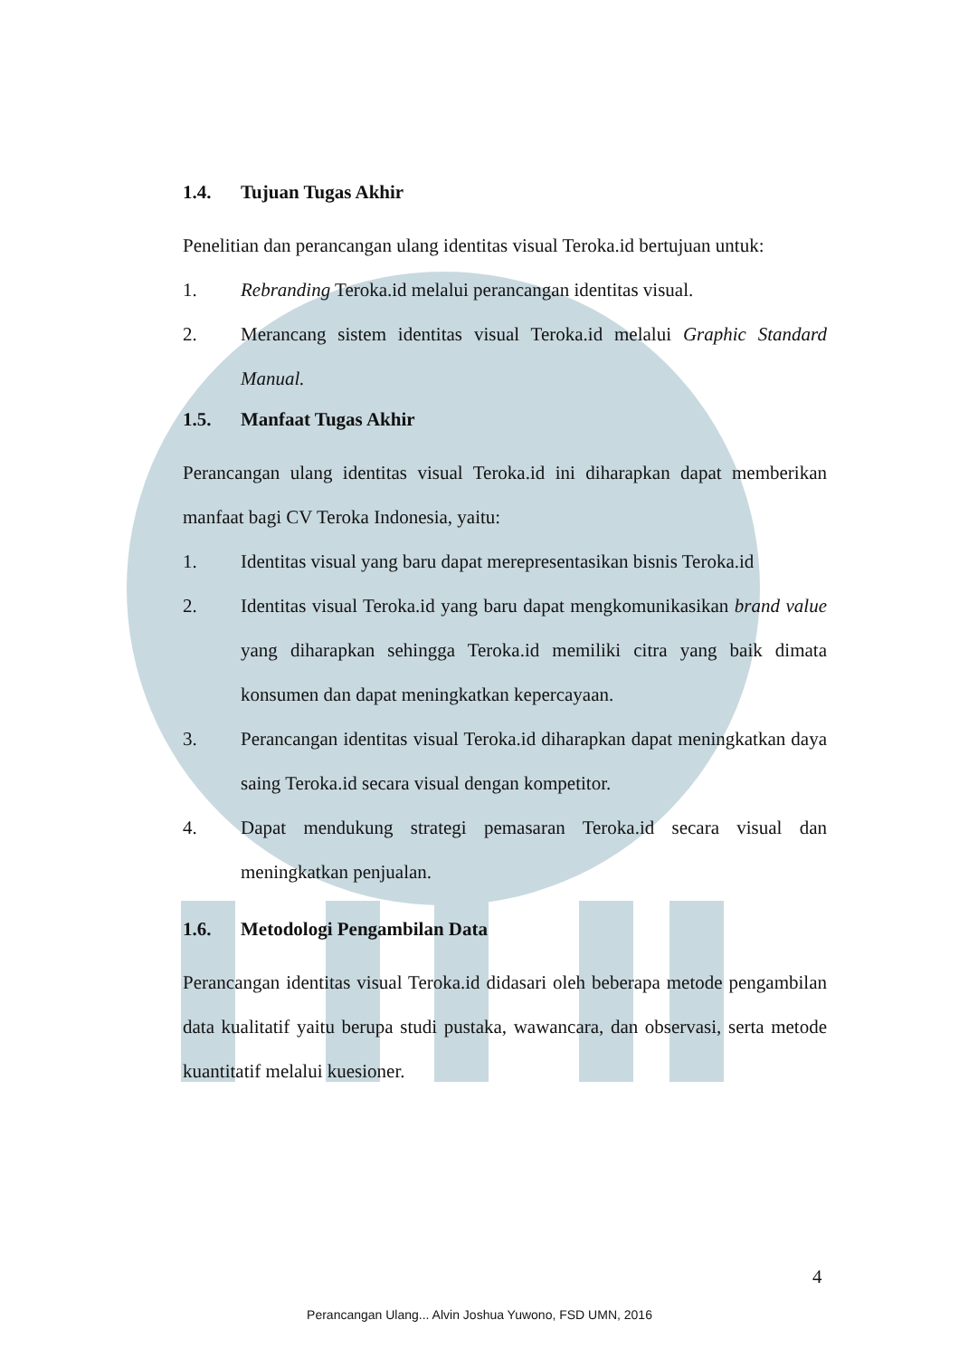1.4. Tujuan Tugas Akhir
Penelitian dan perancangan ulang identitas visual Teroka.id bertujuan untuk:
1. Rebranding Teroka.id melalui perancangan identitas visual.
2. Merancang sistem identitas visual Teroka.id melalui Graphic Standard Manual.
1.5. Manfaat Tugas Akhir
Perancangan ulang identitas visual Teroka.id ini diharapkan dapat memberikan manfaat bagi CV Teroka Indonesia, yaitu:
1. Identitas visual yang baru dapat merepresentasikan bisnis Teroka.id
2. Identitas visual Teroka.id yang baru dapat mengkomunikasikan brand value yang diharapkan sehingga Teroka.id memiliki citra yang baik dimata konsumen dan dapat meningkatkan kepercayaan.
3. Perancangan identitas visual Teroka.id diharapkan dapat meningkatkan daya saing Teroka.id secara visual dengan kompetitor.
4. Dapat mendukung strategi pemasaran Teroka.id secara visual dan meningkatkan penjualan.
1.6. Metodologi Pengambilan Data
Perancangan identitas visual Teroka.id didasari oleh beberapa metode pengambilan data kualitatif yaitu berupa studi pustaka, wawancara, dan observasi, serta metode kuantitatif melalui kuesioner.
4
Perancangan Ulang... Alvin Joshua Yuwono, FSD UMN, 2016